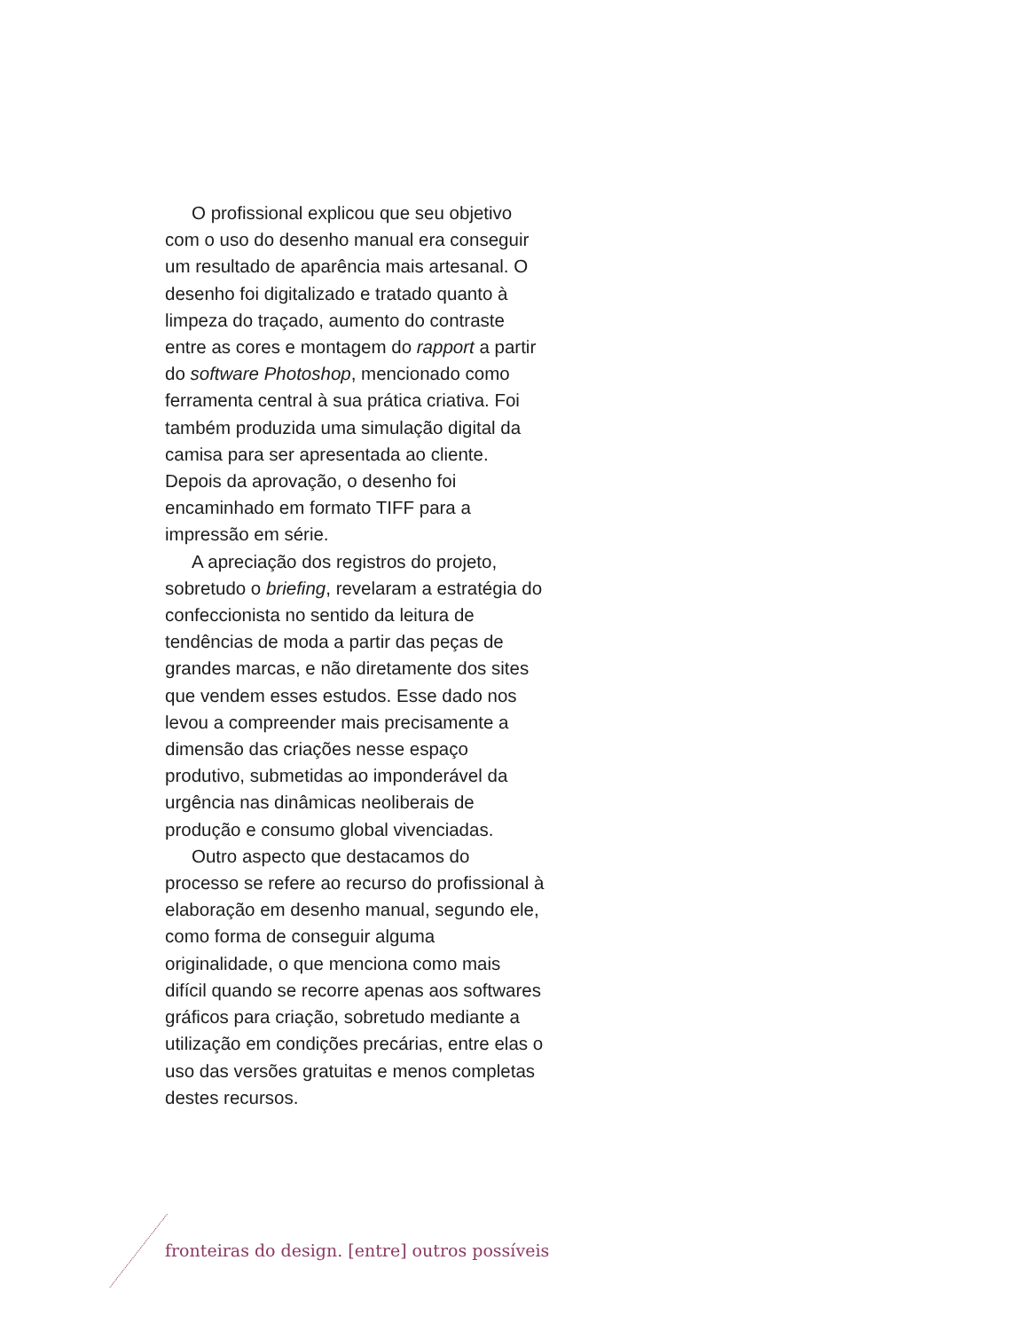O profissional explicou que seu objetivo com o uso do desenho manual era conseguir um resultado de aparência mais artesanal. O desenho foi digitalizado e tratado quanto à limpeza do traçado, aumento do contraste entre as cores e montagem do rapport a partir do software Photoshop, mencionado como ferramenta central à sua prática criativa. Foi também produzida uma simulação digital da camisa para ser apresentada ao cliente. Depois da aprovação, o desenho foi encaminhado em formato TIFF para a impressão em série.
A apreciação dos registros do projeto, sobretudo o briefing, revelaram a estratégia do confeccionista no sentido da leitura de tendências de moda a partir das peças de grandes marcas, e não diretamente dos sites que vendem esses estudos. Esse dado nos levou a compreender mais precisamente a dimensão das criações nesse espaço produtivo, submetidas ao imponderável da urgência nas dinâmicas neoliberais de produção e consumo global vivenciadas.
Outro aspecto que destacamos do processo se refere ao recurso do profissional à elaboração em desenho manual, segundo ele, como forma de conseguir alguma originalidade, o que menciona como mais difícil quando se recorre apenas aos softwares gráficos para criação, sobretudo mediante a utilização em condições precárias, entre elas o uso das versões gratuitas e menos completas destes recursos.
fronteiras do design. [entre] outros possíveis